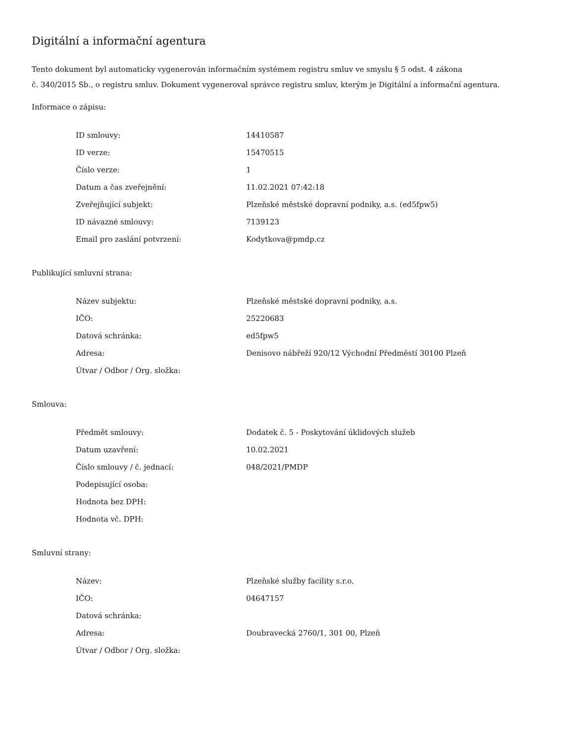Digitální a informační agentura
Tento dokument byl automaticky vygenerován informačním systémem registru smluv ve smyslu § 5 odst. 4 zákona
č. 340/2015 Sb., o registru smluv. Dokument vygeneroval správce registru smluv, kterým je Digitální a informační agentura.
Informace o zápisu:
| ID smlouvy: | 14410587 |
| ID verze: | 15470515 |
| Číslo verze: | 1 |
| Datum a čas zveřejnění: | 11.02.2021 07:42:18 |
| Zveřejňující subjekt: | Plzeňské městské dopravní podniky, a.s. (ed5fpw5) |
| ID návazné smlouvy: | 7139123 |
| Email pro zaslání potvrzení: | Kodytkova@pmdp.cz |
Publikující smluvní strana:
| Název subjektu: | Plzeňské městské dopravní podniky, a.s. |
| IČO: | 25220683 |
| Datová schránka: | ed5fpw5 |
| Adresa: | Denisovo nábřeží 920/12 Východní Předměstí 30100 Plzeň |
| Útvar / Odbor / Org. složka: | |
Smlouva:
| Předmět smlouvy: | Dodatek č. 5 - Poskytování úklidových služeb |
| Datum uzavření: | 10.02.2021 |
| Číslo smlouvy / č. jednací: | 048/2021/PMDP |
| Podepisující osoba: | |
| Hodnota bez DPH: | |
| Hodnota vč. DPH: | |
Smluvní strany:
| Název: | Plzeňské služby facility s.r.o. |
| IČO: | 04647157 |
| Datová schránka: | |
| Adresa: | Doubravecká 2760/1, 301 00, Plzeň |
| Útvar / Odbor / Org. složka: | |